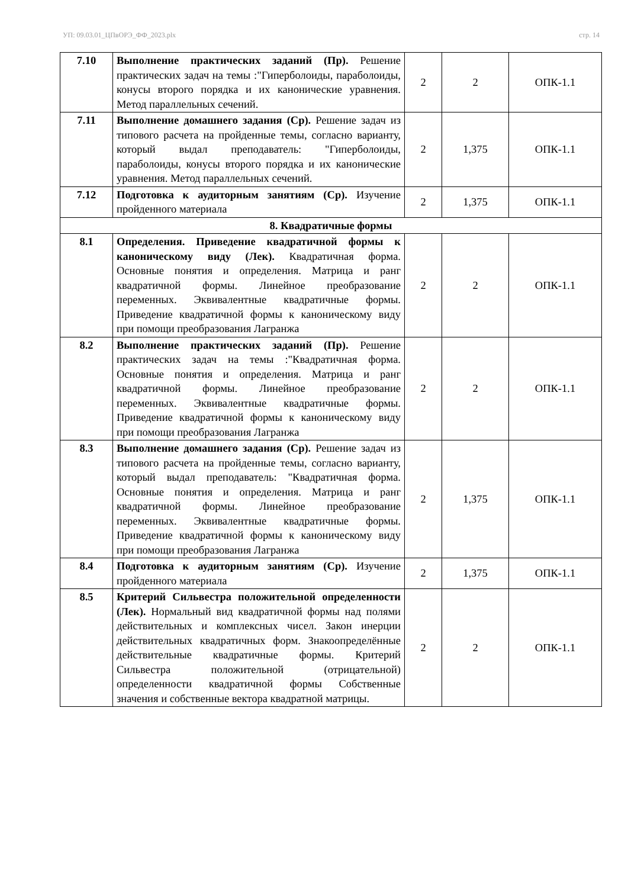УП: 09.03.01_ЦПвОРЭ_ФФ_2023.plx стр. 14
| 7.10 | Выполнение практических заданий (Пр). Решение практических задач на темы :"Гиперболоиды, параболоиды, конусы второго порядка и их канонические уравнения. Метод параллельных сечений. | 2 | 2 | ОПК-1.1 |
| 7.11 | Выполнение домашнего задания (Ср). Решение задач из типового расчета на пройденные темы, согласно варианту, который выдал преподаватель: "Гиперболоиды, параболоиды, конусы второго порядка и их канонические уравнения. Метод параллельных сечений. | 2 | 1,375 | ОПК-1.1 |
| 7.12 | Подготовка к аудиторным занятиям (Ср). Изучение пройденного материала | 2 | 1,375 | ОПК-1.1 |
| 8. Квадратичные формы | | | | |
| 8.1 | Определения. Приведение квадратичной формы к каноническому виду (Лек). Квадратичная форма. Основные понятия и определения. Матрица и ранг квадратичной формы. Линейное преобразование переменных. Эквивалентные квадратичные формы. Приведение квадратичной формы к каноническому виду при помощи преобразования Лагранжа | 2 | 2 | ОПК-1.1 |
| 8.2 | Выполнение практических заданий (Пр). Решение практических задач на темы :"Квадратичная форма. Основные понятия и определения. Матрица и ранг квадратичной формы. Линейное преобразование переменных. Эквивалентные квадратичные формы. Приведение квадратичной формы к каноническому виду при помощи преобразования Лагранжа | 2 | 2 | ОПК-1.1 |
| 8.3 | Выполнение домашнего задания (Ср). Решение задач из типового расчета на пройденные темы, согласно варианту, который выдал преподаватель: "Квадратичная форма. Основные понятия и определения. Матрица и ранг квадратичной формы. Линейное преобразование переменных. Эквивалентные квадратичные формы. Приведение квадратичной формы к каноническому виду при помощи преобразования Лагранжа | 2 | 1,375 | ОПК-1.1 |
| 8.4 | Подготовка к аудиторным занятиям (Ср). Изучение пройденного материала | 2 | 1,375 | ОПК-1.1 |
| 8.5 | Критерий Сильвестра положительной определенности (Лек). Нормальный вид квадратичной формы над полями действительных и комплексных чисел. Закон инерции действительных квадратичных форм. Знакоопределённые действительные квадратичные формы. Критерий Сильвестра положительной (отрицательной) определенности квадратичной формы Собственные значения и собственные вектора квадратной матрицы. | 2 | 2 | ОПК-1.1 |